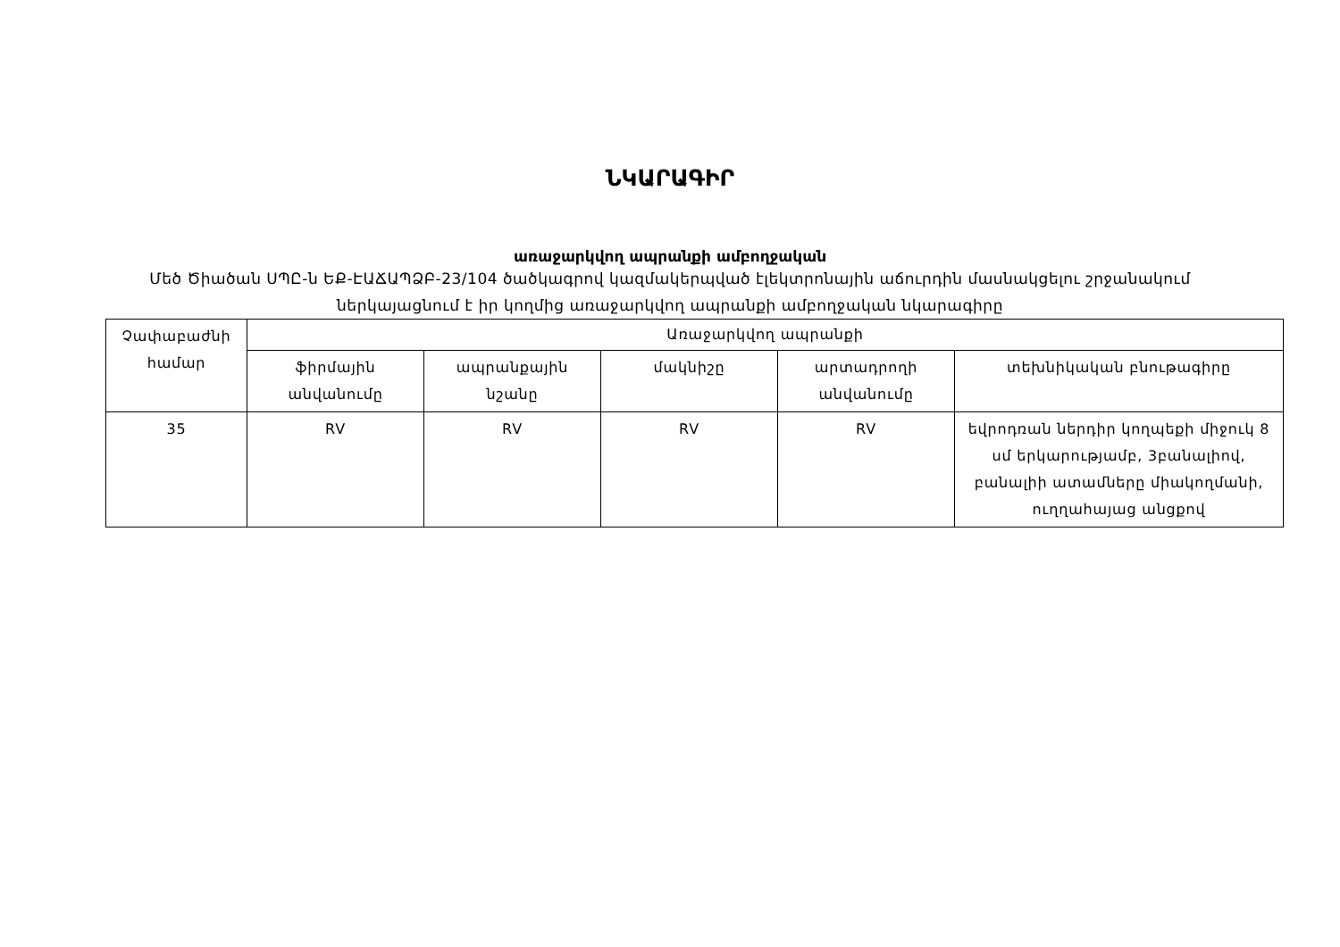ՆԿԱՐԱԳԻՐ
առաջարկվող ապրանքի ամբողջական
Մեծ Ծիածան ՍՊԸ-ն ԵՔ-ԷԱՃԱՊՁԲ-23/104 ծածկագրով կազմակերպված էլեկտրոնային աճուրդին մասնակցելու շրջանակում ներկայացնում է իր կողմից առաջարկվող ապրանքի ամբողջական նկարագիրը
| Չափաբաժնի համար | Առաջարկվող ապրանքի | | | | |
| | ֆիրմային անվանումը | ապրանքային նշանը | մակնիշը | արտադրողի անվանումը | տեխնիկական բնութագիրը |
| 35 | RV | RV | RV | RV | եվրոդռան ներդիր կողպեքի միջուկ 8 սմ երկարությամբ, 3բանալիով, բանալիի ատամները միակողմանի, ուղղահայաց անցքով |